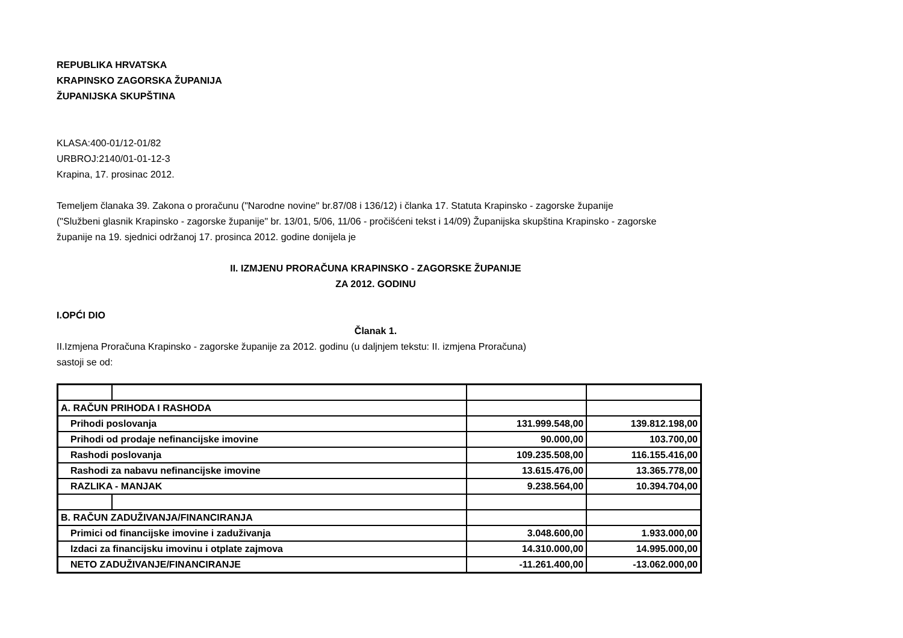REPUBLIKA HRVATSKA
KRAPINSKO ZAGORSKA ŽUPANIJA
ŽUPANIJSKA SKUPŠTINA
KLASA:400-01/12-01/82
URBROJ:2140/01-01-12-3
Krapina, 17. prosinac 2012.
Temeljem članaka 39. Zakona o proračunu ("Narodne novine" br.87/08 i 136/12) i članka 17. Statuta Krapinsko - zagorske županije ("Službeni glasnik Krapinsko - zagorske županije" br. 13/01, 5/06, 11/06 - pročišćeni tekst i 14/09) Županijska skupština Krapinsko - zagorske županije na 19. sjednici održanoj 17. prosinca 2012. godine donijela je
II. IZMJENU PRORAČUNA KRAPINSKO - ZAGORSKE ŽUPANIJE
ZA 2012. GODINU
I.OPĆI DIO
Članak 1.
II.Izmjena Proračuna Krapinsko - zagorske županije za 2012. godinu (u daljnjem tekstu: II. izmjena Proračuna)
sastoji se od:
| A. RAČUN PRIHODA I RASHODA | | | |
| Prihodi poslovanja | | 131.999.548,00 | 139.812.198,00 |
| Prihodi od prodaje nefinancijske imovine | | 90.000,00 | 103.700,00 |
| Rashodi poslovanja | | 109.235.508,00 | 116.155.416,00 |
| Rashodi za nabavu nefinancijske imovine | | 13.615.476,00 | 13.365.778,00 |
| RAZLIKA - MANJAK | | 9.238.564,00 | 10.394.704,00 |
| B. RAČUN ZADUŽIVANJA/FINANCIRANJA | | | |
| Primici od financijske imovine i zaduživanja | | 3.048.600,00 | 1.933.000,00 |
| Izdaci za financijsku imovinu i otplate zajmova | | 14.310.000,00 | 14.995.000,00 |
| NETO ZADUŽIVANJE/FINANCIRANJE | | -11.261.400,00 | -13.062.000,00 |